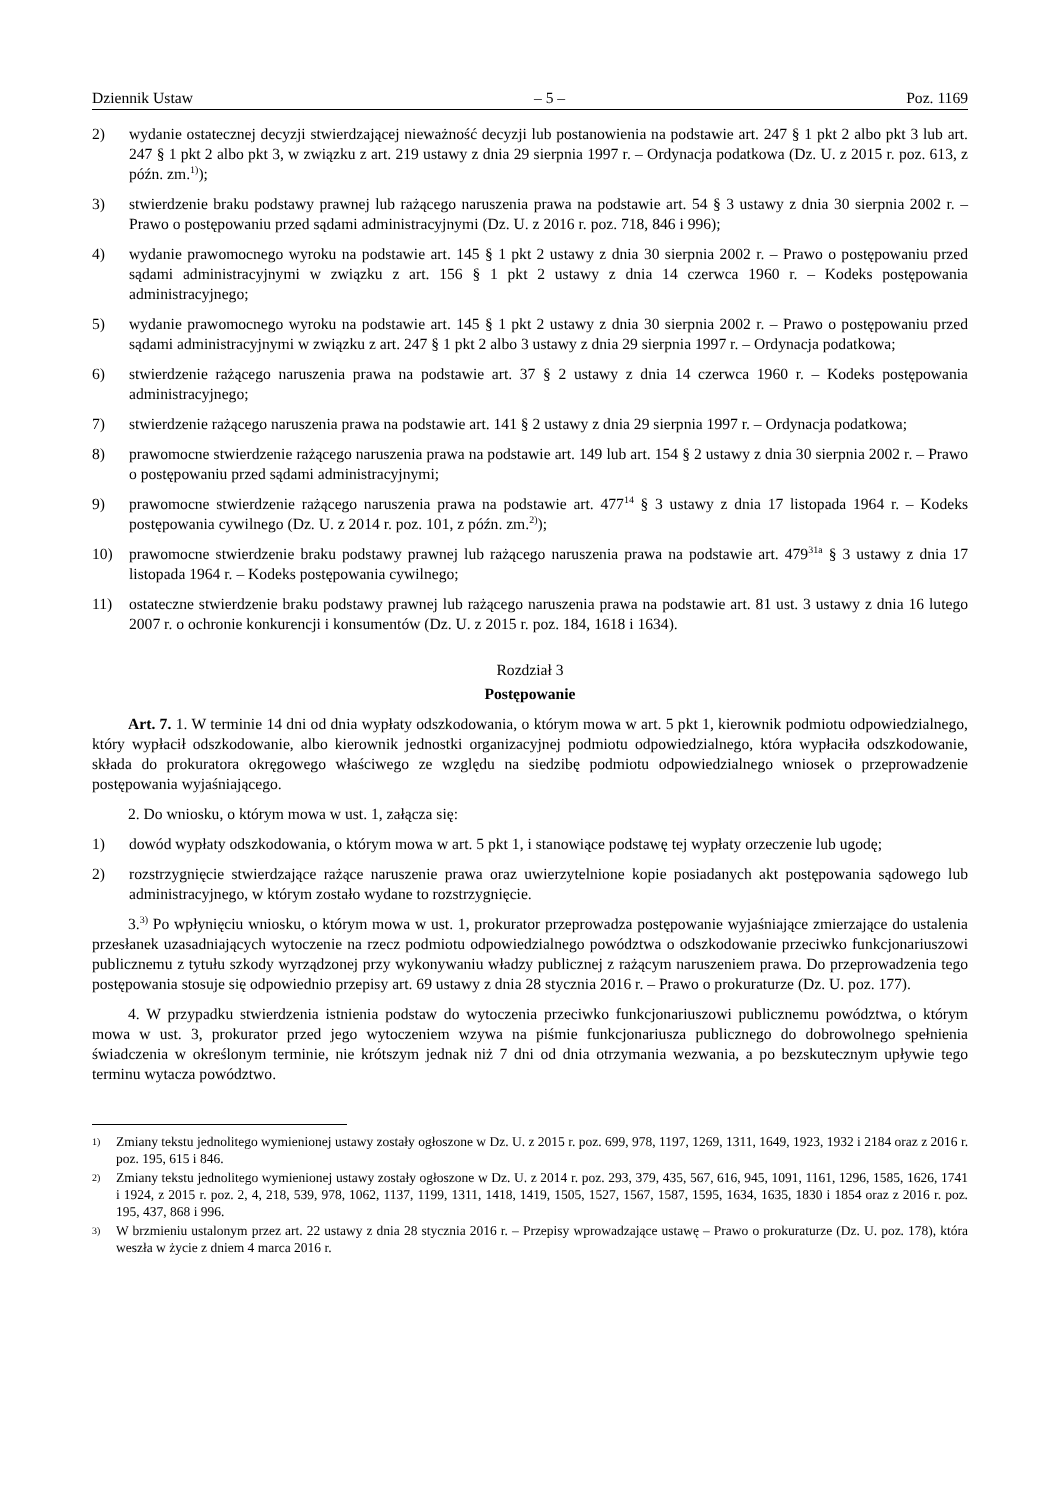Dziennik Ustaw – 5 – Poz. 1169
2) wydanie ostatecznej decyzji stwierdzającej nieważność decyzji lub postanowienia na podstawie art. 247 § 1 pkt 2 albo pkt 3 lub art. 247 § 1 pkt 2 albo pkt 3, w związku z art. 219 ustawy z dnia 29 sierpnia 1997 r. – Ordynacja podatkowa (Dz. U. z 2015 r. poz. 613, z późn. zm.<sup>1)</sup>);
3) stwierdzenie braku podstawy prawnej lub rażącego naruszenia prawa na podstawie art. 54 § 3 ustawy z dnia 30 sierpnia 2002 r. – Prawo o postępowaniu przed sądami administracyjnymi (Dz. U. z 2016 r. poz. 718, 846 i 996);
4) wydanie prawomocnego wyroku na podstawie art. 145 § 1 pkt 2 ustawy z dnia 30 sierpnia 2002 r. – Prawo o postępowaniu przed sądami administracyjnymi w związku z art. 156 § 1 pkt 2 ustawy z dnia 14 czerwca 1960 r. – Kodeks postępowania administracyjnego;
5) wydanie prawomocnego wyroku na podstawie art. 145 § 1 pkt 2 ustawy z dnia 30 sierpnia 2002 r. – Prawo o postępowaniu przed sądami administracyjnymi w związku z art. 247 § 1 pkt 2 albo 3 ustawy z dnia 29 sierpnia 1997 r. – Ordynacja podatkowa;
6) stwierdzenie rażącego naruszenia prawa na podstawie art. 37 § 2 ustawy z dnia 14 czerwca 1960 r. – Kodeks postępowania administracyjnego;
7) stwierdzenie rażącego naruszenia prawa na podstawie art. 141 § 2 ustawy z dnia 29 sierpnia 1997 r. – Ordynacja podatkowa;
8) prawomocne stwierdzenie rażącego naruszenia prawa na podstawie art. 149 lub art. 154 § 2 ustawy z dnia 30 sierpnia 2002 r. – Prawo o postępowaniu przed sądami administracyjnymi;
9) prawomocne stwierdzenie rażącego naruszenia prawa na podstawie art. 477<sup>14</sup> § 3 ustawy z dnia 17 listopada 1964 r. – Kodeks postępowania cywilnego (Dz. U. z 2014 r. poz. 101, z późn. zm.<sup>2)</sup>);
10) prawomocne stwierdzenie braku podstawy prawnej lub rażącego naruszenia prawa na podstawie art. 479<sup>31a</sup> § 3 ustawy z dnia 17 listopada 1964 r. – Kodeks postępowania cywilnego;
11) ostateczne stwierdzenie braku podstawy prawnej lub rażącego naruszenia prawa na podstawie art. 81 ust. 3 ustawy z dnia 16 lutego 2007 r. o ochronie konkurencji i konsumentów (Dz. U. z 2015 r. poz. 184, 1618 i 1634).
Rozdział 3
Postępowanie
Art. 7. 1. W terminie 14 dni od dnia wypłaty odszkodowania, o którym mowa w art. 5 pkt 1, kierownik podmiotu odpowiedzialnego, który wypłacił odszkodowanie, albo kierownik jednostki organizacyjnej podmiotu odpowiedzialnego, która wypłaciła odszkodowanie, składa do prokuratora okręgowego właściwego ze względu na siedzibę podmiotu odpowiedzialnego wniosek o przeprowadzenie postępowania wyjaśniającego.
2. Do wniosku, o którym mowa w ust. 1, załącza się:
1) dowód wypłaty odszkodowania, o którym mowa w art. 5 pkt 1, i stanowiące podstawę tej wypłaty orzeczenie lub ugodę;
2) rozstrzygnięcie stwierdzające rażące naruszenie prawa oraz uwierzytelnione kopie posiadanych akt postępowania sądowego lub administracyjnego, w którym zostało wydane to rozstrzygnięcie.
3.<sup>3)</sup> Po wpłynięciu wniosku, o którym mowa w ust. 1, prokurator przeprowadza postępowanie wyjaśniające zmierzające do ustalenia przesłanek uzasadniających wytoczenie na rzecz podmiotu odpowiedzialnego powództwa o odszkodowanie przeciwko funkcjonariuszowi publicznemu z tytułu szkody wyrządzonej przy wykonywaniu władzy publicznej z rażącym naruszeniem prawa. Do przeprowadzenia tego postępowania stosuje się odpowiednio przepisy art. 69 ustawy z dnia 28 stycznia 2016 r. – Prawo o prokuraturze (Dz. U. poz. 177).
4. W przypadku stwierdzenia istnienia podstaw do wytoczenia przeciwko funkcjonariuszowi publicznemu powództwa, o którym mowa w ust. 3, prokurator przed jego wytoczeniem wzywa na piśmie funkcjonariusza publicznego do dobrowolnego spełnienia świadczenia w określonym terminie, nie krótszym jednak niż 7 dni od dnia otrzymania wezwania, a po bezskutecznym upływie tego terminu wytacza powództwo.
1) Zmiany tekstu jednolitego wymienionej ustawy zostały ogłoszone w Dz. U. z 2015 r. poz. 699, 978, 1197, 1269, 1311, 1649, 1923, 1932 i 2184 oraz z 2016 r. poz. 195, 615 i 846.
2) Zmiany tekstu jednolitego wymienionej ustawy zostały ogłoszone w Dz. U. z 2014 r. poz. 293, 379, 435, 567, 616, 945, 1091, 1161, 1296, 1585, 1626, 1741 i 1924, z 2015 r. poz. 2, 4, 218, 539, 978, 1062, 1137, 1199, 1311, 1418, 1419, 1505, 1527, 1567, 1587, 1595, 1634, 1635, 1830 i 1854 oraz z 2016 r. poz. 195, 437, 868 i 996.
3) W brzmieniu ustalonym przez art. 22 ustawy z dnia 28 stycznia 2016 r. – Przepisy wprowadzające ustawę – Prawo o prokuraturze (Dz. U. poz. 178), która weszła w życie z dniem 4 marca 2016 r.